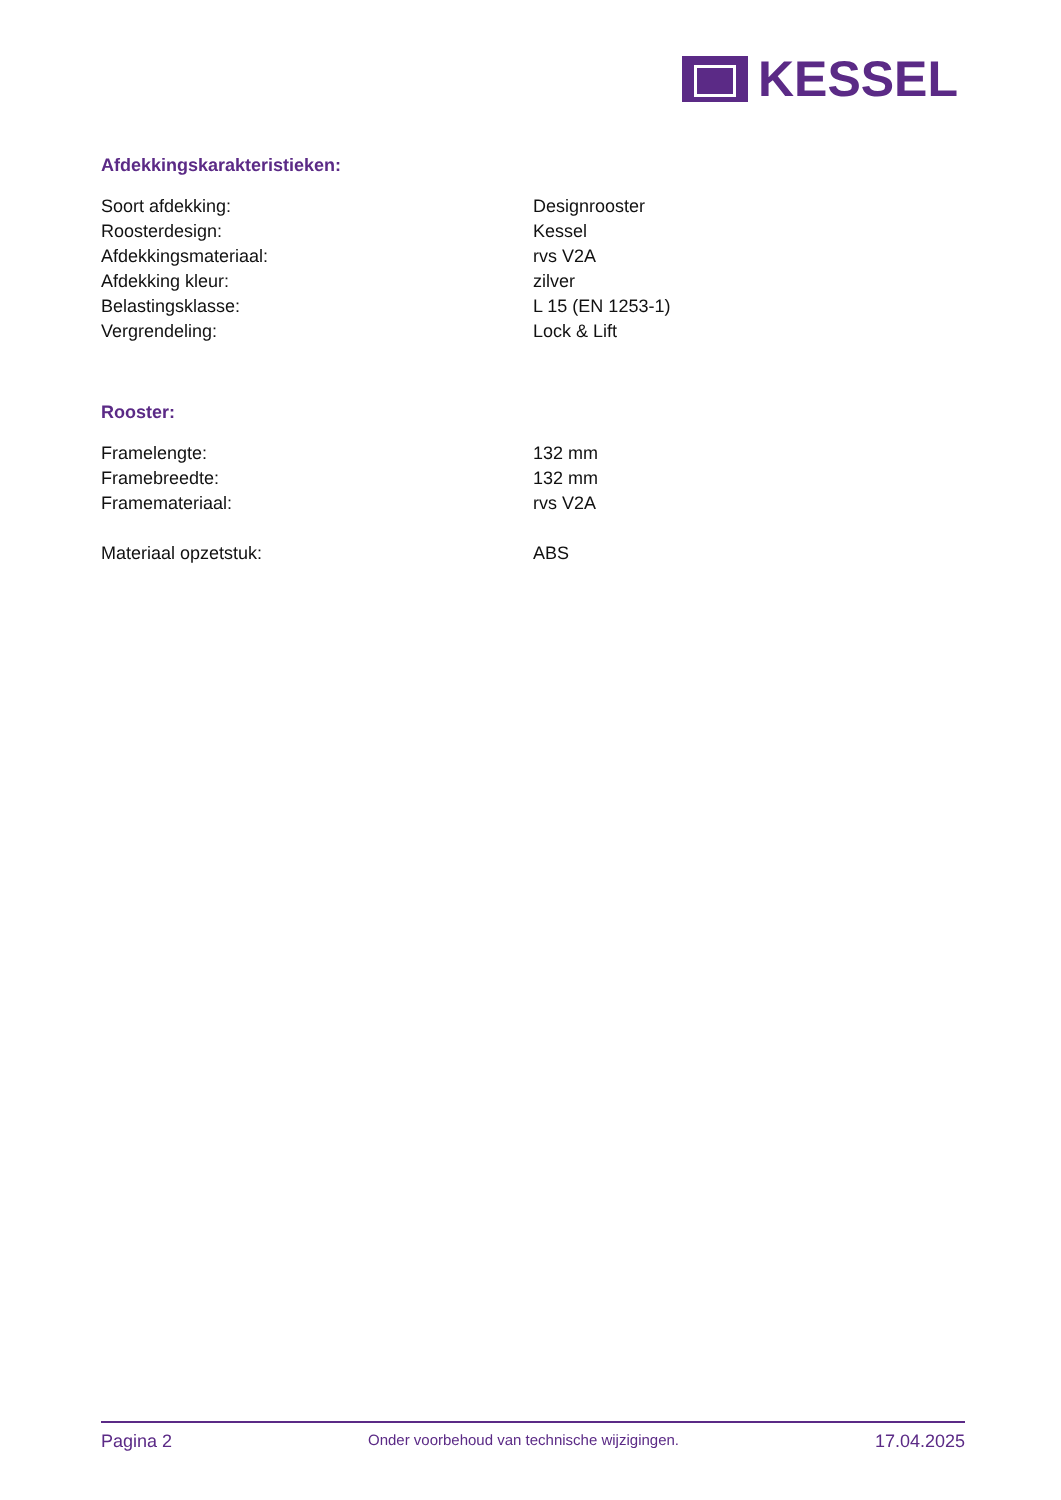KESSEL
Afdekkingskarakteristieken:
| Soort afdekking: | Designrooster |
| Roosterdesign: | Kessel |
| Afdekkingsmateriaal: | rvs V2A |
| Afdekking kleur: | zilver |
| Belastingsklasse: | L 15 (EN 1253-1) |
| Vergrendeling: | Lock & Lift |
Rooster:
| Framelengte: | 132 mm |
| Framebreedte: | 132 mm |
| Framemateriaal: | rvs V2A |
| Materiaal opzetstuk: | ABS |
Pagina 2 Onder voorbehoud van technische wijzigingen. 17.04.2025